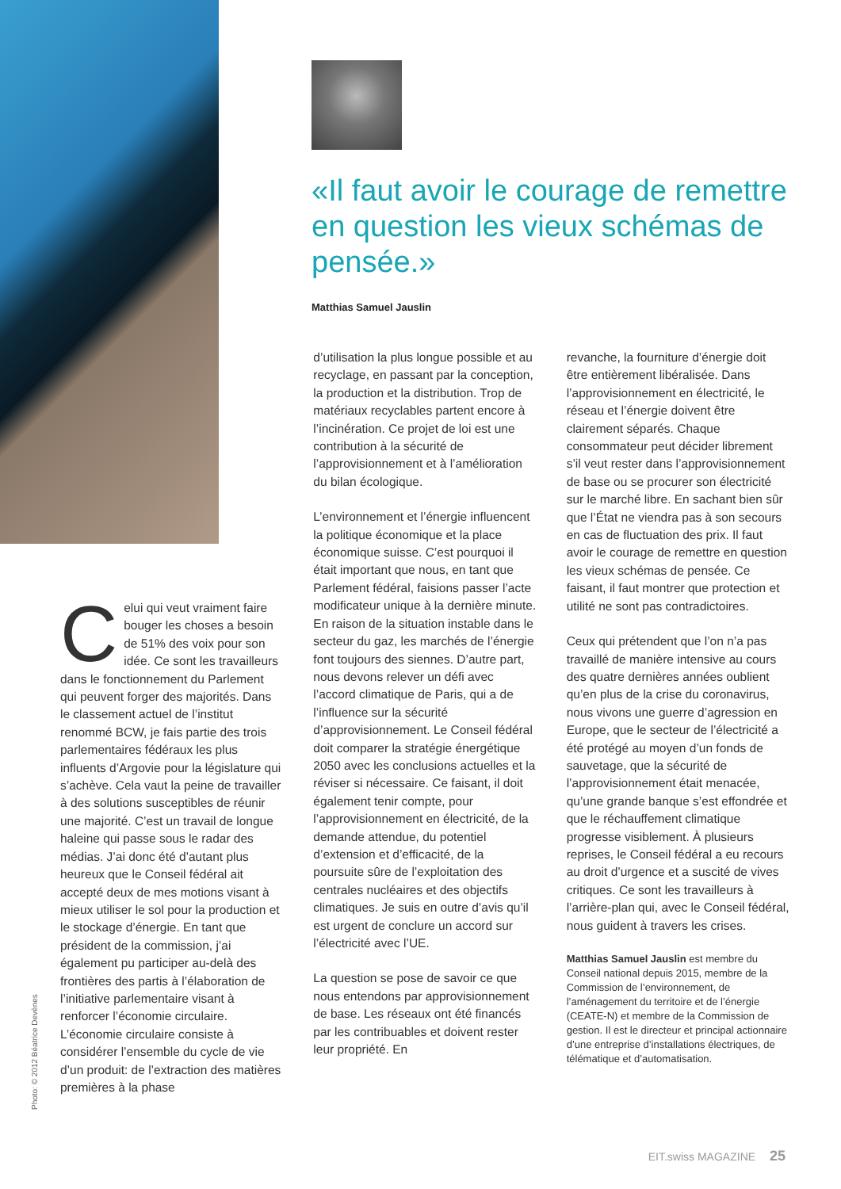Photo: © 2012 Béatrice Devènes
«Il faut avoir le courage de remettre en question les vieux schémas de pensée.»
Matthias Samuel Jauslin
Celui qui veut vraiment faire bouger les choses a besoin de 51% des voix pour son idée. Ce sont les travailleurs dans le fonctionnement du Parlement qui peuvent forger des majorités. Dans le classement actuel de l’institut renommé BCW, je fais partie des trois parlementaires fédéraux les plus influents d’Argovie pour la législature qui s’achève. Cela vaut la peine de travailler à des solutions susceptibles de réunir une majorité. C’est un travail de longue haleine qui passe sous le radar des médias. J’ai donc été d’autant plus heureux que le Conseil fédéral ait accepté deux de mes motions visant à mieux utiliser le sol pour la production et le stockage d’énergie. En tant que président de la commission, j’ai également pu participer au-delà des frontières des partis à l’élaboration de l’initiative parlementaire visant à renforcer l’économie circulaire. L’économie circulaire consiste à considérer l’ensemble du cycle de vie d’un produit: de l’extraction des matières premières à la phase
d’utilisation la plus longue possible et au recyclage, en passant par la conception, la production et la distribution. Trop de matériaux recyclables partent encore à l’incinération. Ce projet de loi est une contribution à la sécurité de l’approvisionnement et à l’amélioration du bilan écologique.
L’environnement et l’énergie influencent la politique économique et la place économique suisse. C’est pourquoi il était important que nous, en tant que Parlement fédéral, faisions passer l’acte modificateur unique à la dernière minute. En raison de la situation instable dans le secteur du gaz, les marchés de l’énergie font toujours des siennes. D’autre part, nous devons relever un défi avec l’accord climatique de Paris, qui a de l’influence sur la sécurité d’approvisionnement. Le Conseil fédéral doit comparer la stratégie énergétique 2050 avec les conclusions actuelles et la réviser si nécessaire. Ce faisant, il doit également tenir compte, pour l’approvisionnement en électricité, de la demande attendue, du potentiel d’extension et d’efficacité, de la poursuite sûre de l’exploitation des centrales nucléaires et des objectifs climatiques. Je suis en outre d’avis qu’il est urgent de conclure un accord sur l’électricité avec l’UE.
La question se pose de savoir ce que nous entendons par approvisionnement de base. Les réseaux ont été financés par les contribuables et doivent rester leur propriété. En
revanche, la fourniture d’énergie doit être entièrement libéralisée. Dans l’approvisionnement en électricité, le réseau et l’énergie doivent être clairement séparés. Chaque consommateur peut décider librement s’il veut rester dans l’approvisionnement de base ou se procurer son électricité sur le marché libre. En sachant bien sûr que l’État ne viendra pas à son secours en cas de fluctuation des prix. Il faut avoir le courage de remettre en question les vieux schémas de pensée. Ce faisant, il faut montrer que protection et utilité ne sont pas contradictoires.
Ceux qui prétendent que l’on n’a pas travaillé de manière intensive au cours des quatre dernières années oublient qu’en plus de la crise du coronavirus, nous vivons une guerre d’agression en Europe, que le secteur de l’électricité a été protégé au moyen d’un fonds de sauvetage, que la sécurité de l’approvisionnement était menacée, qu’une grande banque s’est effondrée et que le réchauffement climatique progresse visiblement. À plusieurs reprises, le Conseil fédéral a eu recours au droit d’urgence et a suscité de vives critiques. Ce sont les travailleurs à l’arrière-plan qui, avec le Conseil fédéral, nous guident à travers les crises.
Matthias Samuel Jauslin est membre du Conseil national depuis 2015, membre de la Commission de l’environnement, de l’aménagement du territoire et de l’énergie (CEATE-N) et membre de la Commission de gestion. Il est le directeur et principal actionnaire d’une entreprise d’installations électriques, de télématique et d’automatisation.
EIT.swiss MAGAZINE 25